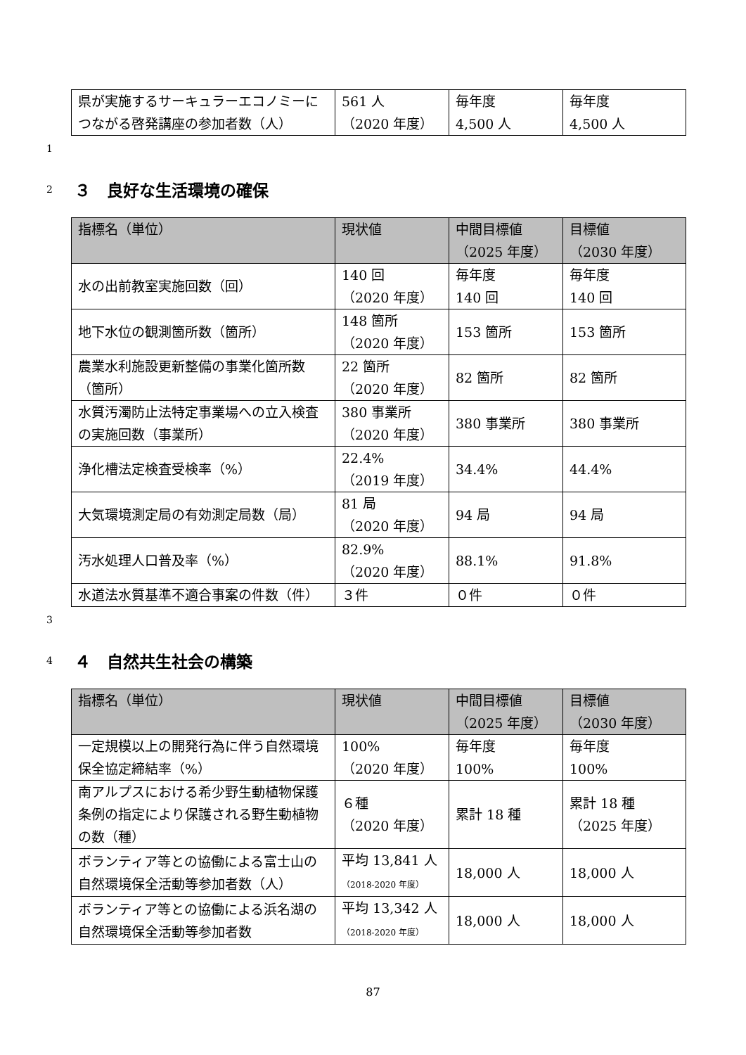| 県が実施するサーキュラーエコノミーにつながる啓発講座の参加者数（人） | 561 人 （2020 年度） | 毎年度 4,500 人 | 毎年度 4,500 人 |
1
2 ３　良好な生活環境の確保
| 指標名（単位） | 現状値 | 中間目標値 （2025 年度） | 目標値 （2030 年度） |
| --- | --- | --- | --- |
| 水の出前教室実施回数（回） | 140 回 （2020 年度） | 毎年度 140 回 | 毎年度 140 回 |
| 地下水位の観測箇所数（箇所） | 148 箇所 （2020 年度） | 153 箇所 | 153 箇所 |
| 農業水利施設更新整備の事業化箇所数（箇所） | 22 箇所 （2020 年度） | 82 箇所 | 82 箇所 |
| 水質汚濁防止法特定事業場への立入検査の実施回数（事業所） | 380 事業所 （2020 年度） | 380 事業所 | 380 事業所 |
| 浄化槽法定検査受検率（%） | 22.4% （2019 年度） | 34.4% | 44.4% |
| 大気環境測定局の有効測定局数（局） | 81 局 （2020 年度） | 94 局 | 94 局 |
| 汚水処理人口普及率（%） | 82.9% （2020 年度） | 88.1% | 91.8% |
| 水道法水質基準不適合事案の件数（件） | ３件 | ０件 | ０件 |
3
4 ４　自然共生社会の構築
| 指標名（単位） | 現状値 | 中間目標値 （2025 年度） | 目標値 （2030 年度） |
| --- | --- | --- | --- |
| 一定規模以上の開発行為に伴う自然環境保全協定締結率（%） | 100% （2020 年度） | 毎年度 100% | 毎年度 100% |
| 南アルプスにおける希少野生動植物保護条例の指定により保護される野生動植物の数（種） | ６種 （2020 年度） | 累計 18 種 | 累計 18 種 （2025 年度） |
| ボランティア等との協働による富士山の自然環境保全活動等参加者数（人） | 平均 13,841 人 （2018-2020 年度） | 18,000 人 | 18,000 人 |
| ボランティア等との協働による浜名湖の自然環境保全活動等参加者数 | 平均 13,342 人 （2018-2020 年度） | 18,000 人 | 18,000 人 |
87